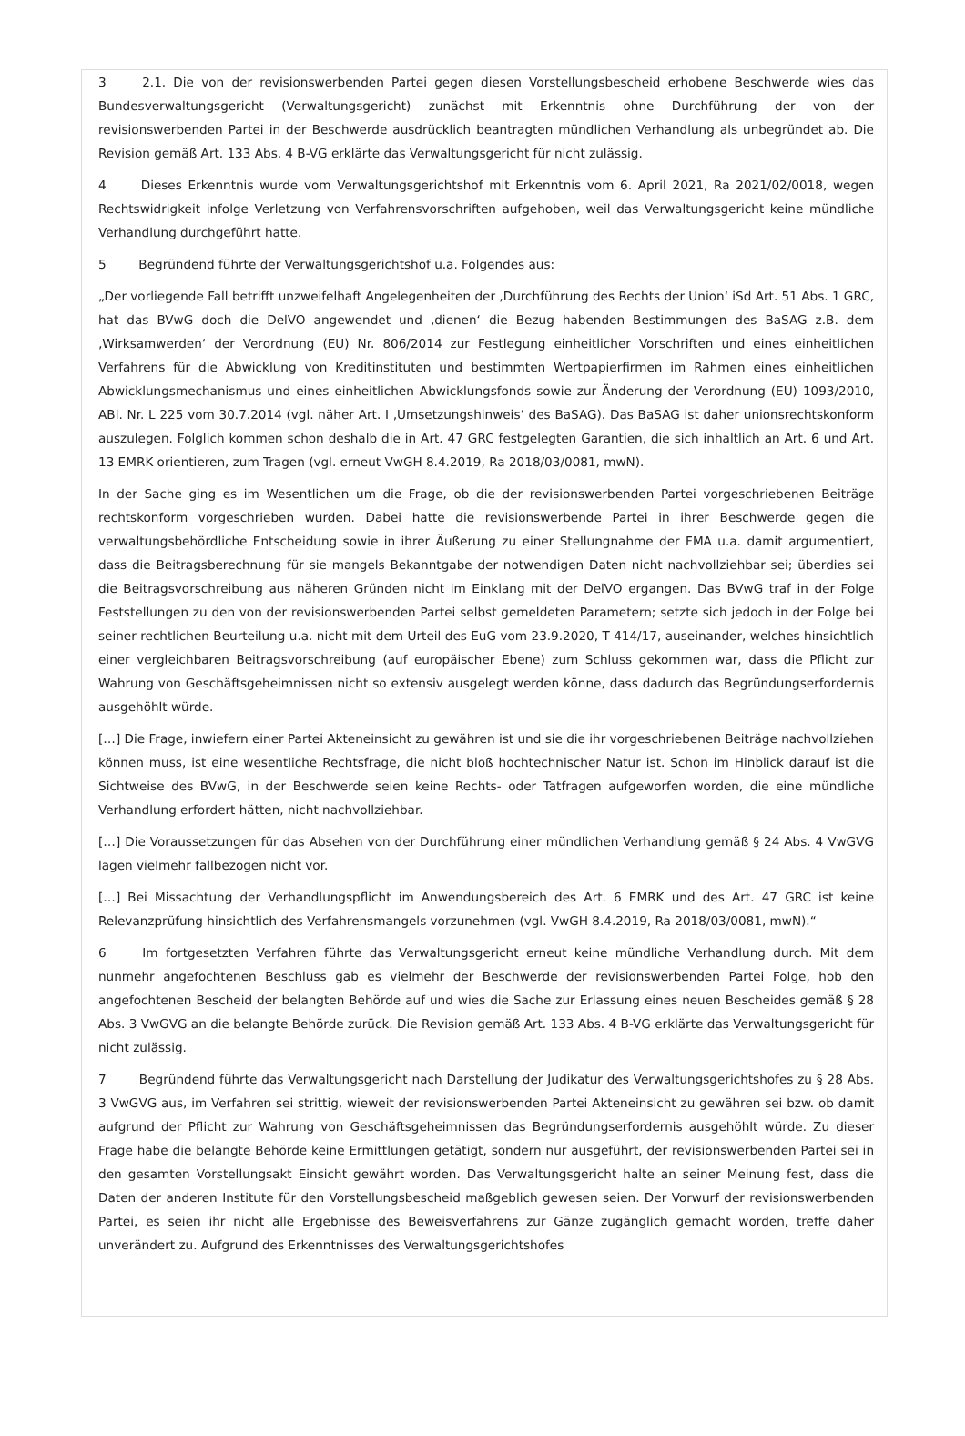3 2.1. Die von der revisionswerbenden Partei gegen diesen Vorstellungsbescheid erhobene Beschwerde wies das Bundesverwaltungsgericht (Verwaltungsgericht) zunächst mit Erkenntnis ohne Durchführung der von der revisionswerbenden Partei in der Beschwerde ausdrücklich beantragten mündlichen Verhandlung als unbegründet ab. Die Revision gemäß Art. 133 Abs. 4 B-VG erklärte das Verwaltungsgericht für nicht zulässig.
4 Dieses Erkenntnis wurde vom Verwaltungsgerichtshof mit Erkenntnis vom 6. April 2021, Ra 2021/02/0018, wegen Rechtswidrigkeit infolge Verletzung von Verfahrensvorschriften aufgehoben, weil das Verwaltungsgericht keine mündliche Verhandlung durchgeführt hatte.
5 Begründend führte der Verwaltungsgerichtshof u.a. Folgendes aus:
„Der vorliegende Fall betrifft unzweifelhaft Angelegenheiten der ‚Durchführung des Rechts der Union‘ iSd Art. 51 Abs. 1 GRC, hat das BVwG doch die DelVO angewendet und ‚dienen‘ die Bezug habenden Bestimmungen des BaSAG z.B. dem ‚Wirksamwerden‘ der Verordnung (EU) Nr. 806/2014 zur Festlegung einheitlicher Vorschriften und eines einheitlichen Verfahrens für die Abwicklung von Kreditinstituten und bestimmten Wertpapierfirmen im Rahmen eines einheitlichen Abwicklungsmechanismus und eines einheitlichen Abwicklungsfonds sowie zur Änderung der Verordnung (EU) 1093/2010, ABl. Nr. L 225 vom 30.7.2014 (vgl. näher Art. I ‚Umsetzungshinweis‘ des BaSAG). Das BaSAG ist daher unionsrechtskonform auszulegen. Folglich kommen schon deshalb die in Art. 47 GRC festgelegten Garantien, die sich inhaltlich an Art. 6 und Art. 13 EMRK orientieren, zum Tragen (vgl. erneut VwGH 8.4.2019, Ra 2018/03/0081, mwN).
In der Sache ging es im Wesentlichen um die Frage, ob die der revisionswerbenden Partei vorgeschriebenen Beiträge rechtskonform vorgeschrieben wurden. Dabei hatte die revisionswerbende Partei in ihrer Beschwerde gegen die verwaltungsbehördliche Entscheidung sowie in ihrer Äußerung zu einer Stellungnahme der FMA u.a. damit argumentiert, dass die Beitragsberechnung für sie mangels Bekanntgabe der notwendigen Daten nicht nachvollziehbar sei; überdies sei die Beitragsvorschreibung aus näheren Gründen nicht im Einklang mit der DelVO ergangen. Das BVwG traf in der Folge Feststellungen zu den von der revisionswerbenden Partei selbst gemeldeten Parametern; setzte sich jedoch in der Folge bei seiner rechtlichen Beurteilung u.a. nicht mit dem Urteil des EuG vom 23.9.2020, T 414/17, auseinander, welches hinsichtlich einer vergleichbaren Beitragsvorschreibung (auf europäischer Ebene) zum Schluss gekommen war, dass die Pflicht zur Wahrung von Geschäftsgeheimnissen nicht so extensiv ausgelegt werden könne, dass dadurch das Begründungserfordernis ausgehöhlt würde.
[…] Die Frage, inwiefern einer Partei Akteneinsicht zu gewähren ist und sie die ihr vorgeschriebenen Beiträge nachvollziehen können muss, ist eine wesentliche Rechtsfrage, die nicht bloß hochtechnischer Natur ist. Schon im Hinblick darauf ist die Sichtweise des BVwG, in der Beschwerde seien keine Rechts- oder Tatfragen aufgeworfen worden, die eine mündliche Verhandlung erfordert hätten, nicht nachvollziehbar.
[…] Die Voraussetzungen für das Absehen von der Durchführung einer mündlichen Verhandlung gemäß § 24 Abs. 4 VwGVG lagen vielmehr fallbezogen nicht vor.
[…] Bei Missachtung der Verhandlungspflicht im Anwendungsbereich des Art. 6 EMRK und des Art. 47 GRC ist keine Relevanzprüfung hinsichtlich des Verfahrensmangels vorzunehmen (vgl. VwGH 8.4.2019, Ra 2018/03/0081, mwN).“
6 Im fortgesetzten Verfahren führte das Verwaltungsgericht erneut keine mündliche Verhandlung durch. Mit dem nunmehr angefochtenen Beschluss gab es vielmehr der Beschwerde der revisionswerbenden Partei Folge, hob den angefochtenen Bescheid der belangten Behörde auf und wies die Sache zur Erlassung eines neuen Bescheides gemäß § 28 Abs. 3 VwGVG an die belangte Behörde zurück. Die Revision gemäß Art. 133 Abs. 4 B-VG erklärte das Verwaltungsgericht für nicht zulässig.
7 Begründend führte das Verwaltungsgericht nach Darstellung der Judikatur des Verwaltungsgerichtshofes zu § 28 Abs. 3 VwGVG aus, im Verfahren sei strittig, wieweit der revisionswerbenden Partei Akteneinsicht zu gewähren sei bzw. ob damit aufgrund der Pflicht zur Wahrung von Geschäftsgeheimnissen das Begründungserfordernis ausgehöhlt würde. Zu dieser Frage habe die belangte Behörde keine Ermittlungen getätigt, sondern nur ausgeführt, der revisionswerbenden Partei sei in den gesamten Vorstellungsakt Einsicht gewährt worden. Das Verwaltungsgericht halte an seiner Meinung fest, dass die Daten der anderen Institute für den Vorstellungsbescheid maßgeblich gewesen seien. Der Vorwurf der revisionswerbenden Partei, es seien ihr nicht alle Ergebnisse des Beweisverfahrens zur Gänze zugänglich gemacht worden, treffe daher unverändert zu. Aufgrund des Erkenntnisses des Verwaltungsgerichtshofes